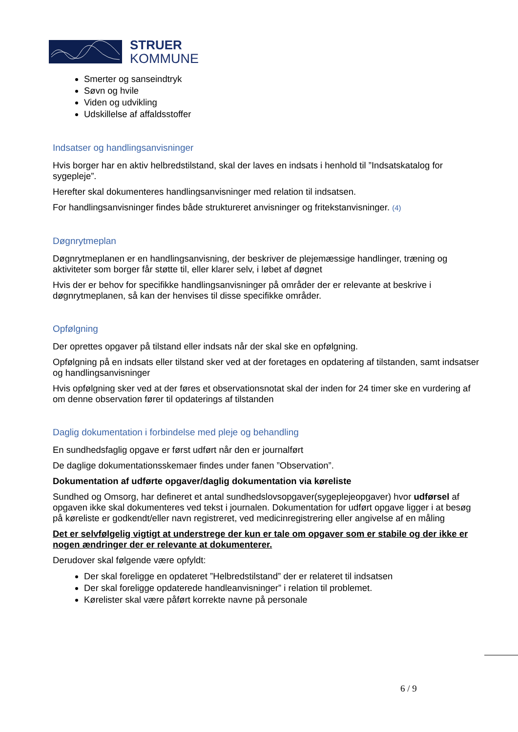STRUER
KOMMUNE
Smerter og sanseindtryk
Søvn og hvile
Viden og udvikling
Udskillelse af affaldsstoffer
Indsatser og handlingsanvisninger
Hvis borger har en aktiv helbredstilstand, skal der laves en indsats i henhold til ”Indsatskatalog for sygepleje”.
Herefter skal dokumenteres handlingsanvisninger med relation til indsatsen.
For handlingsanvisninger findes både struktureret anvisninger og fritekstanvisninger. (4)
Døgnrytmeplan
Døgnrytmeplanen er en handlingsanvisning, der beskriver de plejemæssige handlinger, træning og aktiviteter som borger får støtte til, eller klarer selv, i løbet af døgnet
Hvis der er behov for specifikke handlingsanvisninger på områder der er relevante at beskrive i døgnrytmeplanen, så kan der henvises til disse specifikke områder.
Opfølgning
Der oprettes opgaver på tilstand eller indsats når der skal ske en opfølgning.
Opfølgning på en indsats eller tilstand sker ved at der foretages en opdatering af tilstanden, samt indsatser og handlingsanvisninger
Hvis opfølgning sker ved at der føres et observationsnotat skal der inden for 24 timer ske en vurdering af om denne observation fører til opdaterings af tilstanden
Daglig dokumentation i forbindelse med pleje og behandling
En sundhedsfaglig opgave er først udført når den er journalført
De daglige dokumentationsskemaer findes under fanen ”Observation”.
Dokumentation af udførte opgaver/daglig dokumentation via køreliste
Sundhed og Omsorg, har defineret et antal sundhedslovsopgaver(sygeplejeopgaver) hvor udførsel af opgaven ikke skal dokumenteres ved tekst i journalen. Dokumentation for udført opgave ligger i at besøg på køreliste er godkendt/eller navn registreret, ved medicinregistrering eller angivelse af en måling
Det er selvfølgelig vigtigt at understrege der kun er tale om opgaver som er stabile og der ikke er nogen ændringer der er relevante at dokumenterer.
Derudover skal følgende være opfyldt:
Der skal foreligge en opdateret ”Helbredstilstand” der er relateret til indsatsen
Der skal foreligge opdaterede handleanvisninger” i relation til problemet.
Kørelister skal være påført korrekte navne på personale
6 / 9